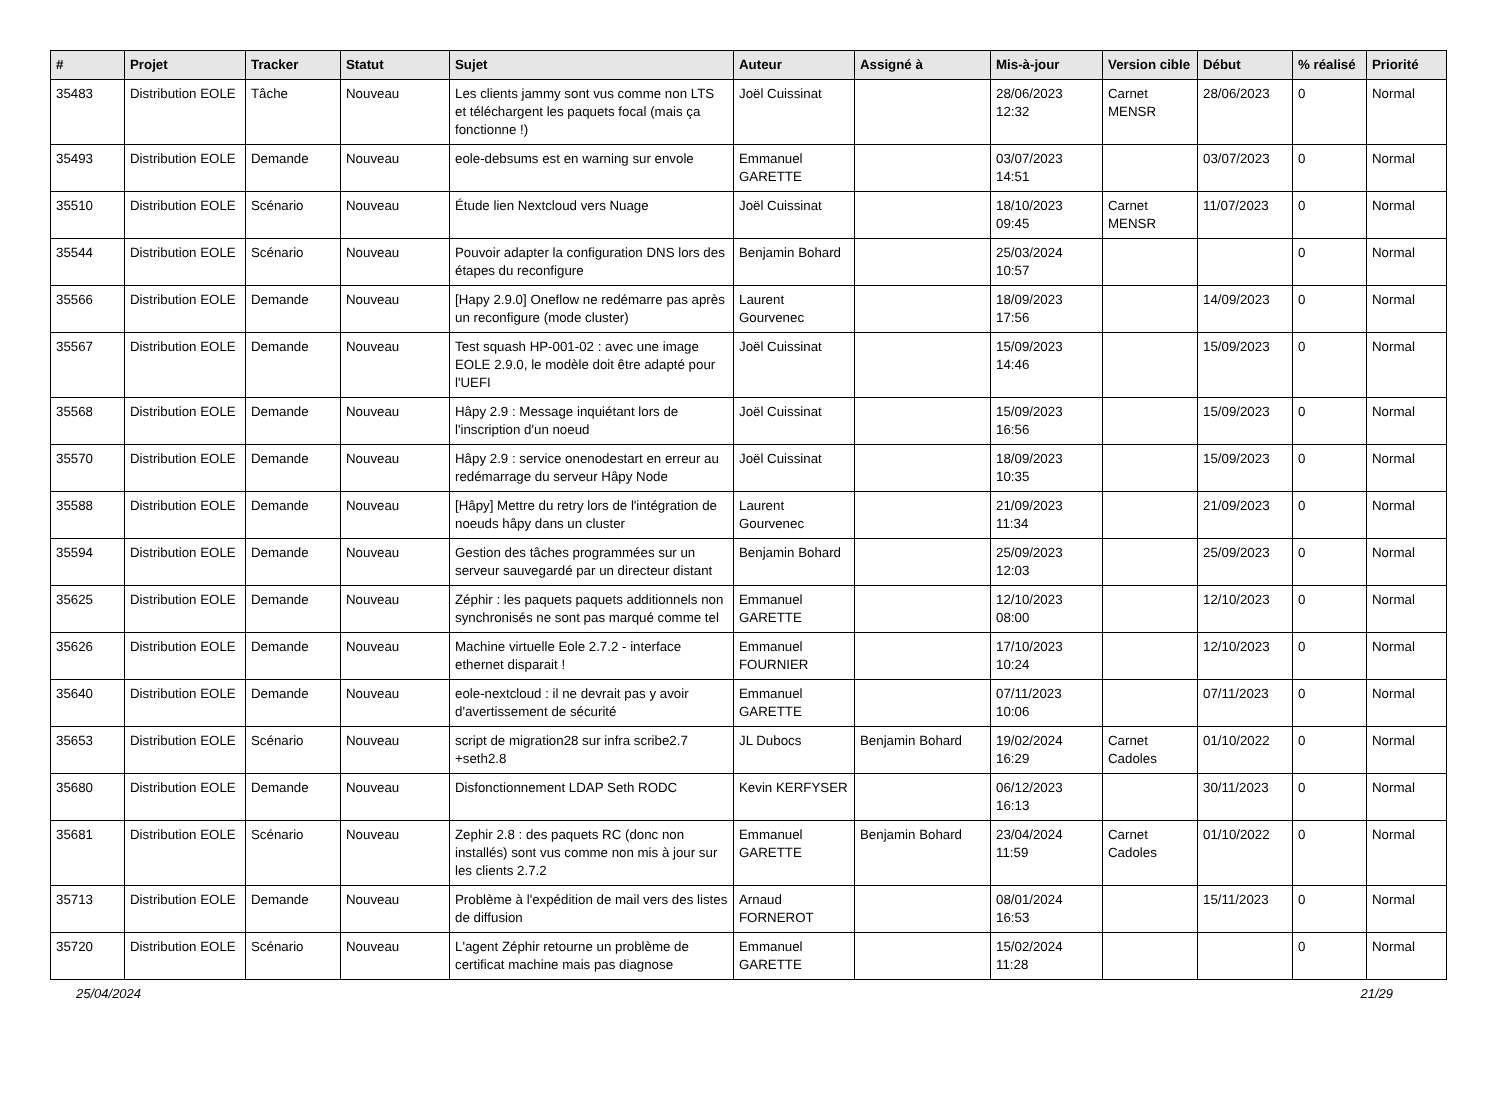| # | Projet | Tracker | Statut | Sujet | Auteur | Assigné à | Mis-à-jour | Version cible | Début | % réalisé | Priorité |
| --- | --- | --- | --- | --- | --- | --- | --- | --- | --- | --- | --- |
| 35483 | Distribution EOLE | Tâche | Nouveau | Les clients jammy sont vus comme non LTS et téléchargent les paquets focal (mais ça fonctionne !) | Joël Cuissinat | | 28/06/2023 12:32 | Carnet MENSR | 28/06/2023 | 0 | Normal |
| 35493 | Distribution EOLE | Demande | Nouveau | eole-debsums est en warning sur envole | Emmanuel GARETTE | | 03/07/2023 14:51 | | 03/07/2023 | 0 | Normal |
| 35510 | Distribution EOLE | Scénario | Nouveau | Étude lien Nextcloud vers Nuage | Joël Cuissinat | | 18/10/2023 09:45 | Carnet MENSR | 11/07/2023 | 0 | Normal |
| 35544 | Distribution EOLE | Scénario | Nouveau | Pouvoir adapter la configuration DNS lors des étapes du reconfigure | Benjamin Bohard | | 25/03/2024 10:57 | | | 0 | Normal |
| 35566 | Distribution EOLE | Demande | Nouveau | [Hapy 2.9.0] Oneflow ne redémarre pas après un reconfigure (mode cluster) | Laurent Gourvenec | | 18/09/2023 17:56 | | 14/09/2023 | 0 | Normal |
| 35567 | Distribution EOLE | Demande | Nouveau | Test squash HP-001-02 : avec une image EOLE 2.9.0, le modèle doit être adapté pour l'UEFI | Joël Cuissinat | | 15/09/2023 14:46 | | 15/09/2023 | 0 | Normal |
| 35568 | Distribution EOLE | Demande | Nouveau | Hâpy 2.9 : Message inquiétant lors de l'inscription d'un noeud | Joël Cuissinat | | 15/09/2023 16:56 | | 15/09/2023 | 0 | Normal |
| 35570 | Distribution EOLE | Demande | Nouveau | Hâpy 2.9 : service onenodestart en erreur au redémarrage du serveur Hâpy Node | Joël Cuissinat | | 18/09/2023 10:35 | | 15/09/2023 | 0 | Normal |
| 35588 | Distribution EOLE | Demande | Nouveau | [Hâpy] Mettre du retry lors de l'intégration de noeuds hâpy dans un cluster | Laurent Gourvenec | | 21/09/2023 11:34 | | 21/09/2023 | 0 | Normal |
| 35594 | Distribution EOLE | Demande | Nouveau | Gestion des tâches programmées sur un serveur sauvegardé par un directeur distant | Benjamin Bohard | | 25/09/2023 12:03 | | 25/09/2023 | 0 | Normal |
| 35625 | Distribution EOLE | Demande | Nouveau | Zéphir : les paquets paquets additionnels non synchronisés ne sont pas marqué comme tel | Emmanuel GARETTE | | 12/10/2023 08:00 | | 12/10/2023 | 0 | Normal |
| 35626 | Distribution EOLE | Demande | Nouveau | Machine virtuelle Eole 2.7.2 - interface ethernet disparait ! | Emmanuel FOURNIER | | 17/10/2023 10:24 | | 12/10/2023 | 0 | Normal |
| 35640 | Distribution EOLE | Demande | Nouveau | eole-nextcloud : il ne devrait pas y avoir d'avertissement de sécurité | Emmanuel GARETTE | | 07/11/2023 10:06 | | 07/11/2023 | 0 | Normal |
| 35653 | Distribution EOLE | Scénario | Nouveau | script de migration28 sur infra scribe2.7 +seth2.8 | JL Dubocs | Benjamin Bohard | 19/02/2024 16:29 | Carnet Cadoles | 01/10/2022 | 0 | Normal |
| 35680 | Distribution EOLE | Demande | Nouveau | Disfonctionnement LDAP Seth RODC | Kevin KERFYSER | | 06/12/2023 16:13 | | 30/11/2023 | 0 | Normal |
| 35681 | Distribution EOLE | Scénario | Nouveau | Zephir 2.8 : des paquets RC (donc non installés) sont vus comme non mis à jour sur les clients 2.7.2 | Emmanuel GARETTE | Benjamin Bohard | 23/04/2024 11:59 | Carnet Cadoles | 01/10/2022 | 0 | Normal |
| 35713 | Distribution EOLE | Demande | Nouveau | Problème à l'expédition de mail vers des listes de diffusion | Arnaud FORNEROT | | 08/01/2024 16:53 | | 15/11/2023 | 0 | Normal |
| 35720 | Distribution EOLE | Scénario | Nouveau | L'agent Zéphir retourne un problème de certificat machine mais pas diagnose | Emmanuel GARETTE | | 15/02/2024 11:28 | | | 0 | Normal |
25/04/2024 21/29